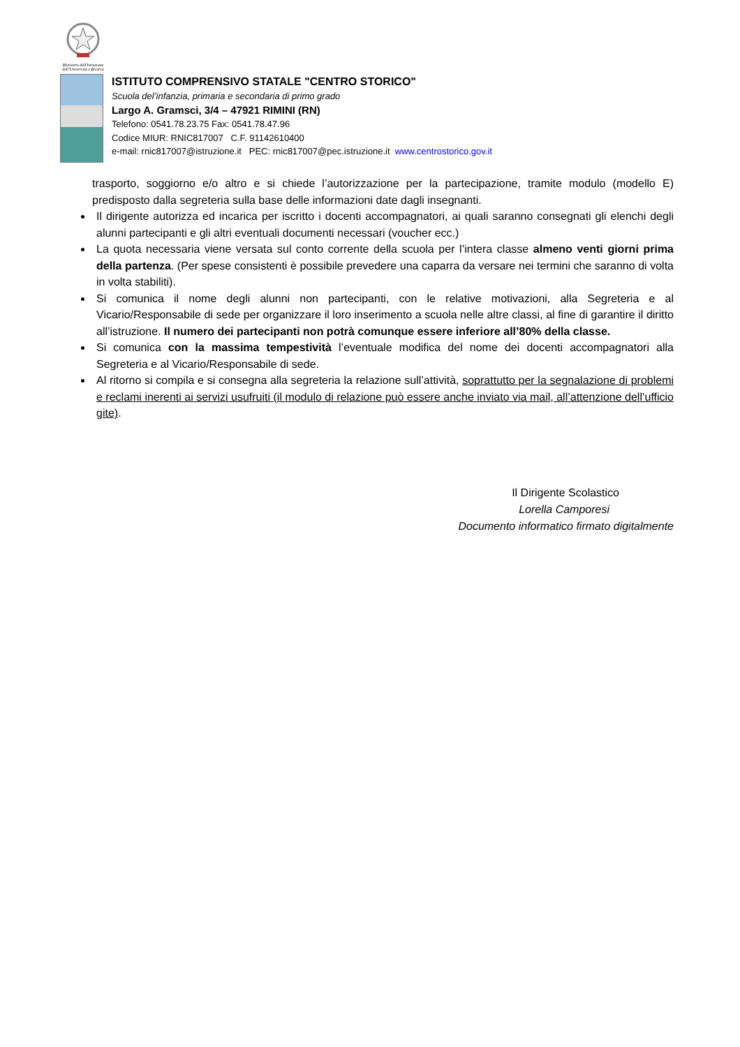Ministero dell'Istruzione dell'Università e Ricerca
ISTITUTO COMPRENSIVO STATALE "CENTRO STORICO"
Scuola del’infanzia, primaria e secondaria di primo grado
Largo A. Gramsci, 3/4 – 47921 RIMINI (RN)
Telefono: 0541.78.23.75 Fax: 0541.78.47.96
Codice MIUR: RNIC817007 C.F. 91142610400
e-mail: rnic817007@istruzione.it PEC: rnic817007@pec.istruzione.it www.centrostorico.gov.it
trasporto, soggiorno e/o altro e si chiede l’autorizzazione per la partecipazione, tramite modulo (modello E) predisposto dalla segreteria sulla base delle informazioni date dagli insegnanti.
Il dirigente autorizza ed incarica per iscritto i docenti accompagnatori, ai quali saranno consegnati gli elenchi degli alunni partecipanti e gli altri eventuali documenti necessari (voucher ecc.)
La quota necessaria viene versata sul conto corrente della scuola per l’intera classe almeno venti giorni prima della partenza. (Per spese consistenti è possibile prevedere una caparra da versare nei termini che saranno di volta in volta stabiliti).
Si comunica il nome degli alunni non partecipanti, con le relative motivazioni, alla Segreteria e al Vicario/Responsabile di sede per organizzare il loro inserimento a scuola nelle altre classi, al fine di garantire il diritto all’istruzione. Il numero dei partecipanti non potrà comunque essere inferiore all’80% della classe.
Si comunica con la massima tempestività l’eventuale modifica del nome dei docenti accompagnatori alla Segreteria e al Vicario/Responsabile di sede.
Al ritorno si compila e si consegna alla segreteria la relazione sull’attività, soprattutto per la segnalazione di problemi e reclami inerenti ai servizi usufruiti (il modulo di relazione può essere anche inviato via mail, all’attenzione dell’ufficio gite).
Il Dirigente Scolastico
Lorella Camporesi
Documento informatico firmato digitalmente